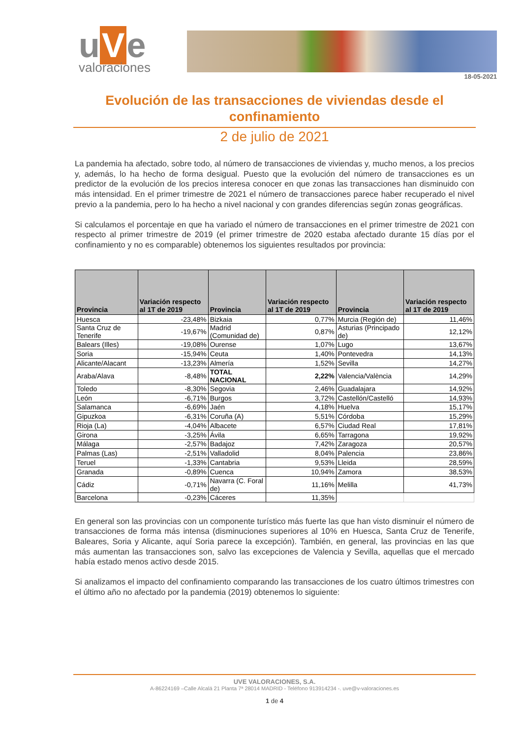u V e
valoraciones
18-05-2021
Evolución de las transacciones de viviendas desde el confinamiento
2 de julio de 2021
La pandemia ha afectado, sobre todo, al número de transacciones de viviendas y, mucho menos, a los precios y, además, lo ha hecho de forma desigual. Puesto que la evolución del número de transacciones es un predictor de la evolución de los precios interesa conocer en que zonas las transacciones han disminuido con más intensidad. En el primer trimestre de 2021 el número de transacciones parece haber recuperado el nivel previo a la pandemia, pero lo ha hecho a nivel nacional y con grandes diferencias según zonas geográficas.
Si calculamos el porcentaje en que ha variado el número de transacciones en el primer trimestre de 2021 con respecto al primer trimestre de 2019 (el primer trimestre de 2020 estaba afectado durante 15 días por el confinamiento y no es comparable) obtenemos los siguientes resultados por provincia:
| Provincia | Variación respecto al 1T de 2019 | Provincia | Variación respecto al 1T de 2019 | Provincia | Variación respecto al 1T de 2019 |
| --- | --- | --- | --- | --- | --- |
| Huesca | -23,48% | Bizkaia | 0,77% | Murcia (Región de) | 11,46% |
| Santa Cruz de Tenerife | -19,67% | Madrid (Comunidad de) | 0,87% | Asturias (Principado de) | 12,12% |
| Balears (Illes) | -19,08% | Ourense | 1,07% | Lugo | 13,67% |
| Soria | -15,94% | Ceuta | 1,40% | Pontevedra | 14,13% |
| Alicante/Alacant | -13,23% | Almería | 1,52% | Sevilla | 14,27% |
| Araba/Alava | -8,48% | TOTAL NACIONAL | 2,22% | Valencia/València | 14,29% |
| Toledo | -8,30% | Segovia | 2,46% | Guadalajara | 14,92% |
| León | -6,71% | Burgos | 3,72% | Castellón/Castelló | 14,93% |
| Salamanca | -6,69% | Jaén | 4,18% | Huelva | 15,17% |
| Gipuzkoa | -6,31% | Coruña (A) | 5,51% | Córdoba | 15,29% |
| Rioja (La) | -4,04% | Albacete | 6,57% | Ciudad Real | 17,81% |
| Girona | -3,25% | Ávila | 6,65% | Tarragona | 19,92% |
| Málaga | -2,57% | Badajoz | 7,42% | Zaragoza | 20,57% |
| Palmas (Las) | -2,51% | Valladolid | 8,04% | Palencia | 23,86% |
| Teruel | -1,33% | Cantabria | 9,53% | Lleida | 28,59% |
| Granada | -0,89% | Cuenca | 10,94% | Zamora | 38,53% |
| Cádiz | -0,71% | Navarra (C. Foral de) | 11,16% | Melilla | 41,73% |
| Barcelona | -0,23% | Cáceres | 11,35% | | |
En general son las provincias con un componente turístico más fuerte las que han visto disminuir el número de transacciones de forma más intensa (disminuciones superiores al 10% en Huesca, Santa Cruz de Tenerife, Baleares, Soria y Alicante, aquí Soria parece la excepción). También, en general, las provincias en las que más aumentan las transacciones son, salvo las excepciones de Valencia y Sevilla, aquellas que el mercado había estado menos activo desde 2015.
Si analizamos el impacto del confinamiento comparando las transacciones de los cuatro últimos trimestres con el último año no afectado por la pandemia (2019) obtenemos lo siguiente:
UVE VALORACIONES, S.A.
A-86224169 –Calle Alcalá 21 Planta 7ª 28014 MADRID - Teléfono 913914234 -. uve@v-valoraciones.es
1 de 4